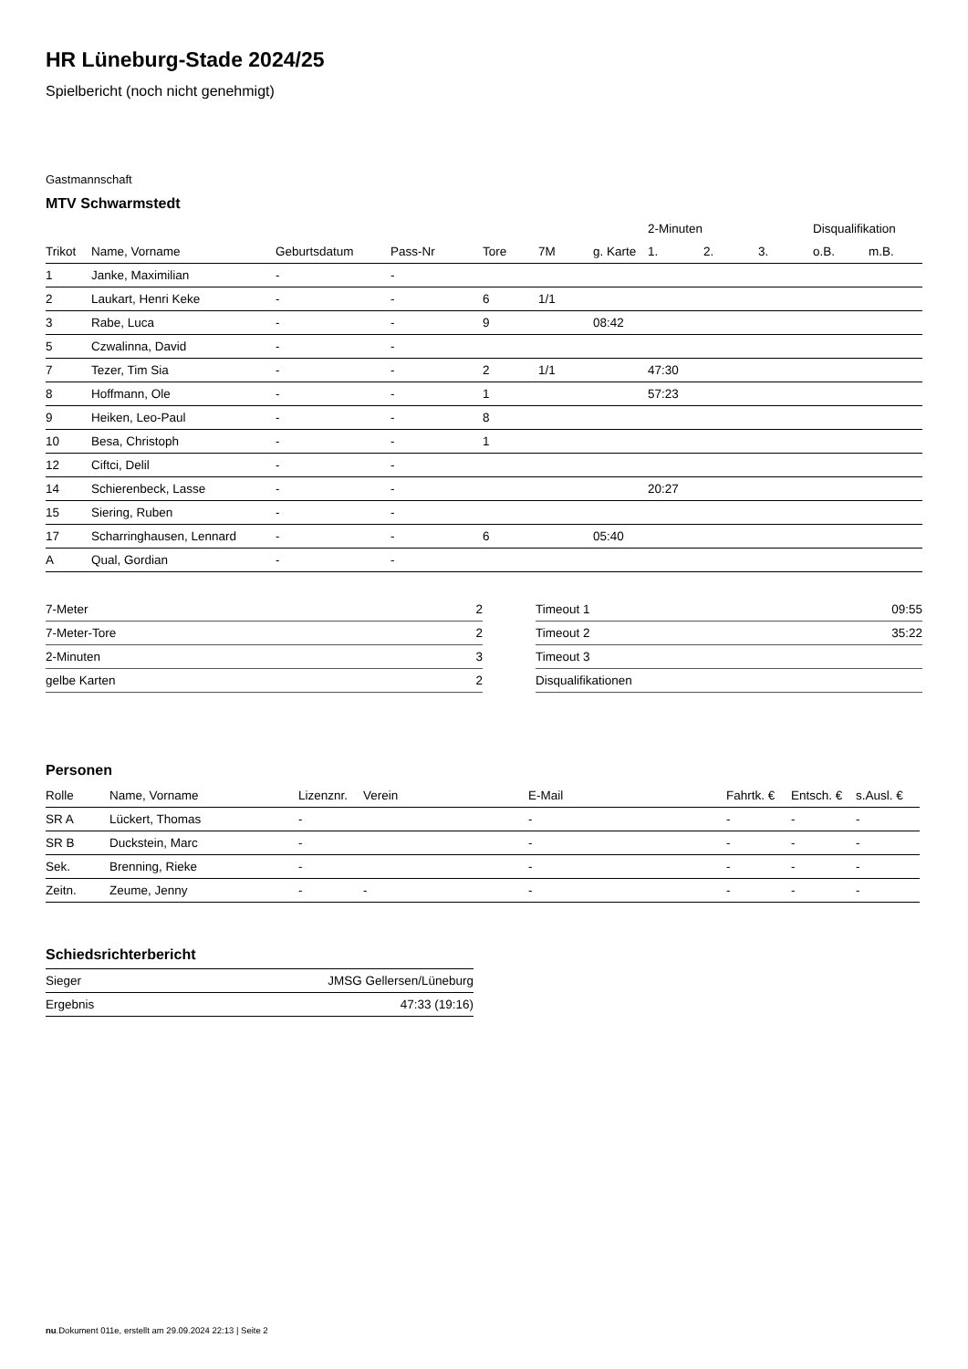HR Lüneburg-Stade 2024/25
Spielbericht (noch nicht genehmigt)
Gastmannschaft
MTV Schwarmstedt
| | | | | | | | 2-Minuten | | | Disqualifikation | |
| --- | --- | --- | --- | --- | --- | --- | --- | --- | --- | --- | --- |
| Trikot | Name, Vorname | Geburtsdatum | Pass-Nr | Tore | 7M | g. Karte | 1. | 2. | 3. | o.B. | m.B. |
| 1 | Janke, Maximilian | - | - | | | | | | | | |
| 2 | Laukart, Henri Keke | - | - | 6 | 1/1 | | | | | | |
| 3 | Rabe, Luca | - | - | 9 | | 08:42 | | | | | |
| 5 | Czwalinna, David | - | - | | | | | | | | |
| 7 | Tezer, Tim Sia | - | - | 2 | 1/1 | | 47:30 | | | | |
| 8 | Hoffmann, Ole | - | - | 1 | | | 57:23 | | | | |
| 9 | Heiken, Leo-Paul | - | - | 8 | | | | | | | |
| 10 | Besa, Christoph | - | - | 1 | | | | | | | |
| 12 | Ciftci, Delil | - | - | | | | | | | | |
| 14 | Schierenbeck, Lasse | - | - | | | | 20:27 | | | | |
| 15 | Siering, Ruben | - | - | | | | | | | | |
| 17 | Scharringhausen, Lennard | - | - | 6 | | 05:40 | | | | | |
| A | Qual, Gordian | - | - | | | | | | | | |
| 7-Meter | 2 |
| 7-Meter-Tore | 2 |
| 2-Minuten | 3 |
| gelbe Karten | 2 |
| Timeout 1 | 09:55 |
| Timeout 2 | 35:22 |
| Timeout 3 | |
| Disqualifikationen | |
Personen
| Rolle | Name, Vorname | Lizenznr. | Verein | E-Mail | Fahrtk. € | Entsch. € | s.Ausl. € |
| --- | --- | --- | --- | --- | --- | --- | --- |
| SR A | Lückert, Thomas | - | | - | - | - | - |
| SR B | Duckstein, Marc | - | | - | - | - | - |
| Sek. | Brenning, Rieke | - | | - | - | - | - |
| Zeitn. | Zeume, Jenny | - | - | - | - | - | - |
Schiedsrichterbericht
| Sieger | JMSG Gellersen/Lüneburg |
| Ergebnis | 47:33 (19:16) |
nu.Dokument 011e, erstellt am 29.09.2024 22:13 | Seite 2